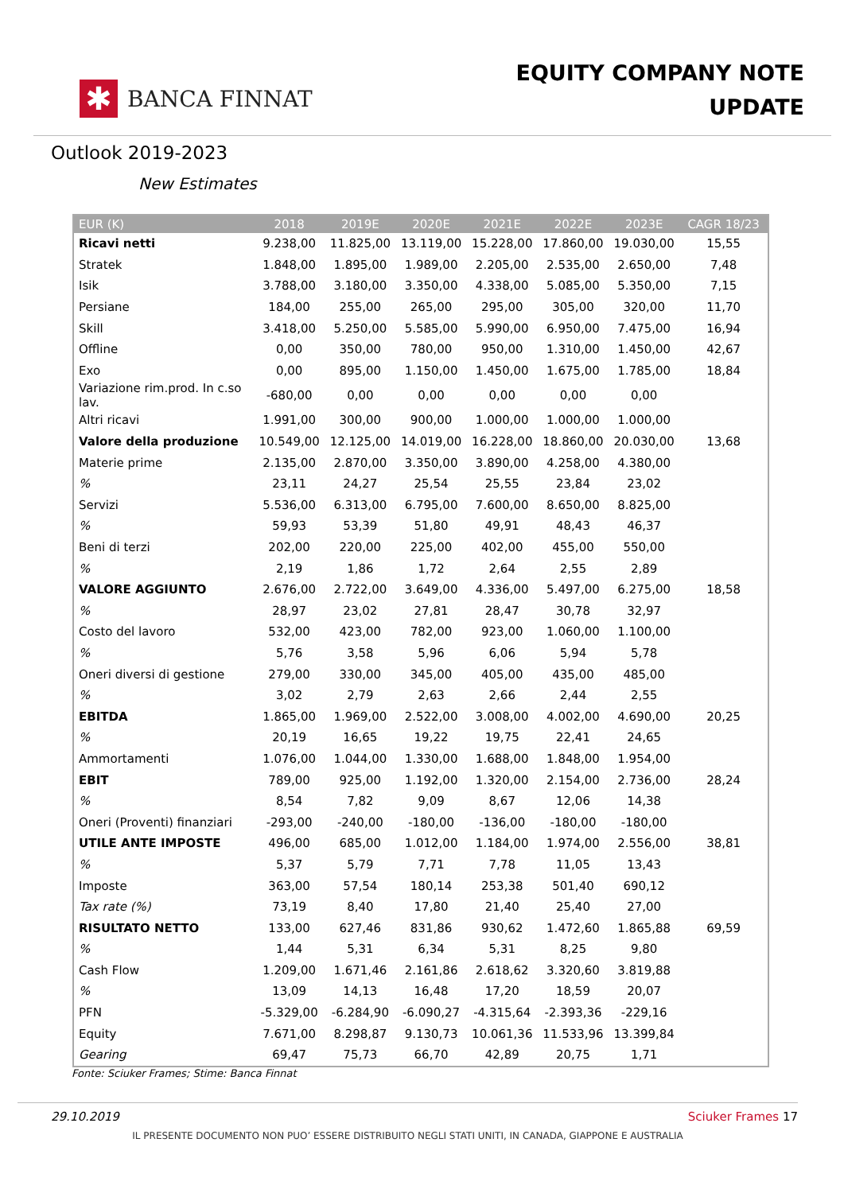✱
BANCA FINNAT
EQUITY COMPANY NOTE
UPDATE
Outlook 2019-2023
New Estimates
| EUR (K) | 2018 | 2019E | 2020E | 2021E | 2022E | 2023E | CAGR 18/23 |
| --- | --- | --- | --- | --- | --- | --- | --- |
| Ricavi netti | 9.238,00 | 11.825,00 | 13.119,00 | 15.228,00 | 17.860,00 | 19.030,00 | 15,55 |
| Stratek | 1.848,00 | 1.895,00 | 1.989,00 | 2.205,00 | 2.535,00 | 2.650,00 | 7,48 |
| Isik | 3.788,00 | 3.180,00 | 3.350,00 | 4.338,00 | 5.085,00 | 5.350,00 | 7,15 |
| Persiane | 184,00 | 255,00 | 265,00 | 295,00 | 305,00 | 320,00 | 11,70 |
| Skill | 3.418,00 | 5.250,00 | 5.585,00 | 5.990,00 | 6.950,00 | 7.475,00 | 16,94 |
| Offline | 0,00 | 350,00 | 780,00 | 950,00 | 1.310,00 | 1.450,00 | 42,67 |
| Exo | 0,00 | 895,00 | 1.150,00 | 1.450,00 | 1.675,00 | 1.785,00 | 18,84 |
| Variazione rim.prod. In c.so lav. | -680,00 | 0,00 | 0,00 | 0,00 | 0,00 | 0,00 | |
| Altri ricavi | 1.991,00 | 300,00 | 900,00 | 1.000,00 | 1.000,00 | 1.000,00 | |
| Valore della produzione | 10.549,00 | 12.125,00 | 14.019,00 | 16.228,00 | 18.860,00 | 20.030,00 | 13,68 |
| Materie prime | 2.135,00 | 2.870,00 | 3.350,00 | 3.890,00 | 4.258,00 | 4.380,00 | |
| % | 23,11 | 24,27 | 25,54 | 25,55 | 23,84 | 23,02 | |
| Servizi | 5.536,00 | 6.313,00 | 6.795,00 | 7.600,00 | 8.650,00 | 8.825,00 | |
| % | 59,93 | 53,39 | 51,80 | 49,91 | 48,43 | 46,37 | |
| Beni di terzi | 202,00 | 220,00 | 225,00 | 402,00 | 455,00 | 550,00 | |
| % | 2,19 | 1,86 | 1,72 | 2,64 | 2,55 | 2,89 | |
| VALORE AGGIUNTO | 2.676,00 | 2.722,00 | 3.649,00 | 4.336,00 | 5.497,00 | 6.275,00 | 18,58 |
| % | 28,97 | 23,02 | 27,81 | 28,47 | 30,78 | 32,97 | |
| Costo del lavoro | 532,00 | 423,00 | 782,00 | 923,00 | 1.060,00 | 1.100,00 | |
| % | 5,76 | 3,58 | 5,96 | 6,06 | 5,94 | 5,78 | |
| Oneri diversi di gestione | 279,00 | 330,00 | 345,00 | 405,00 | 435,00 | 485,00 | |
| % | 3,02 | 2,79 | 2,63 | 2,66 | 2,44 | 2,55 | |
| EBITDA | 1.865,00 | 1.969,00 | 2.522,00 | 3.008,00 | 4.002,00 | 4.690,00 | 20,25 |
| % | 20,19 | 16,65 | 19,22 | 19,75 | 22,41 | 24,65 | |
| Ammortamenti | 1.076,00 | 1.044,00 | 1.330,00 | 1.688,00 | 1.848,00 | 1.954,00 | |
| EBIT | 789,00 | 925,00 | 1.192,00 | 1.320,00 | 2.154,00 | 2.736,00 | 28,24 |
| % | 8,54 | 7,82 | 9,09 | 8,67 | 12,06 | 14,38 | |
| Oneri (Proventi) finanziari | -293,00 | -240,00 | -180,00 | -136,00 | -180,00 | -180,00 | |
| UTILE ANTE IMPOSTE | 496,00 | 685,00 | 1.012,00 | 1.184,00 | 1.974,00 | 2.556,00 | 38,81 |
| % | 5,37 | 5,79 | 7,71 | 7,78 | 11,05 | 13,43 | |
| Imposte | 363,00 | 57,54 | 180,14 | 253,38 | 501,40 | 690,12 | |
| Tax rate (%) | 73,19 | 8,40 | 17,80 | 21,40 | 25,40 | 27,00 | |
| RISULTATO NETTO | 133,00 | 627,46 | 831,86 | 930,62 | 1.472,60 | 1.865,88 | 69,59 |
| % | 1,44 | 5,31 | 6,34 | 5,31 | 8,25 | 9,80 | |
| Cash Flow | 1.209,00 | 1.671,46 | 2.161,86 | 2.618,62 | 3.320,60 | 3.819,88 | |
| % | 13,09 | 14,13 | 16,48 | 17,20 | 18,59 | 20,07 | |
| PFN | -5.329,00 | -6.284,90 | -6.090,27 | -4.315,64 | -2.393,36 | -229,16 | |
| Equity | 7.671,00 | 8.298,87 | 9.130,73 | 10.061,36 | 11.533,96 | 13.399,84 | |
| Gearing | 69,47 | 75,73 | 66,70 | 42,89 | 20,75 | 1,71 | |
Fonte: Sciuker Frames; Stime: Banca Finnat
29.10.2019 Sciuker Frames 17
IL PRESENTE DOCUMENTO NON PUO’ ESSERE DISTRIBUITO NEGLI STATI UNITI, IN CANADA, GIAPPONE E AUSTRALIA